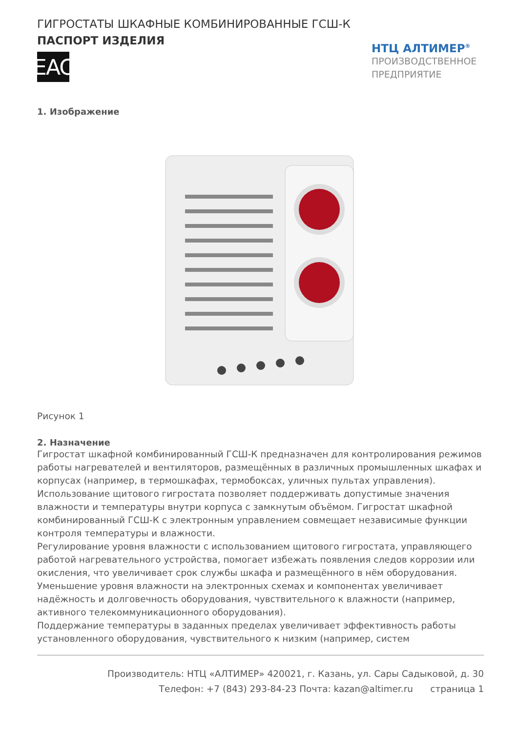ГИГРОСТАТЫ ШКАФНЫЕ КОМБИНИРОВАННЫЕ ГСШ-К
ПАСПОРТ ИЗДЕЛИЯ
EAC
НТЦ АЛТИМЕР<sup>®</sup>
ПРОИЗВОДСТВЕННОЕ ПРЕДПРИЯТИЕ
1. Изображение
Рисунок 1
2. Назначение
Гигростат шкафной комбинированный ГСШ-К предназначен для контролирования режимов работы нагревателей и вентиляторов, размещённых в различных промышленных шкафах и корпусах (например, в термошкафах, термобоксах, уличных пультах управления).
Использование щитового гигростата позволяет поддерживать допустимые значения влажности и температуры внутри корпуса с замкнутым объёмом. Гигростат шкафной комбинированный ГСШ-К с электронным управлением совмещает независимые функции контроля температуры и влажности.
Регулирование уровня влажности с использованием щитового гигростата, управляющего работой нагревательного устройства, помогает избежать появления следов коррозии или окисления, что увеличивает срок службы шкафа и размещённого в нём оборудования. Уменьшение уровня влажности на электронных схемах и компонентах увеличивает надёжность и долговечность оборудования, чувствительного к влажности (например, активного телекоммуникационного оборудования).
Поддержание температуры в заданных пределах увеличивает эффективность работы установленного оборудования, чувствительного к низким (например, систем
Производитель: НТЦ «АЛТИМЕР» 420021, г. Казань, ул. Сары Садыковой, д. 30
Телефон: +7 (843) 293-84-23 Почта: kazan@altimer.ru страница 1